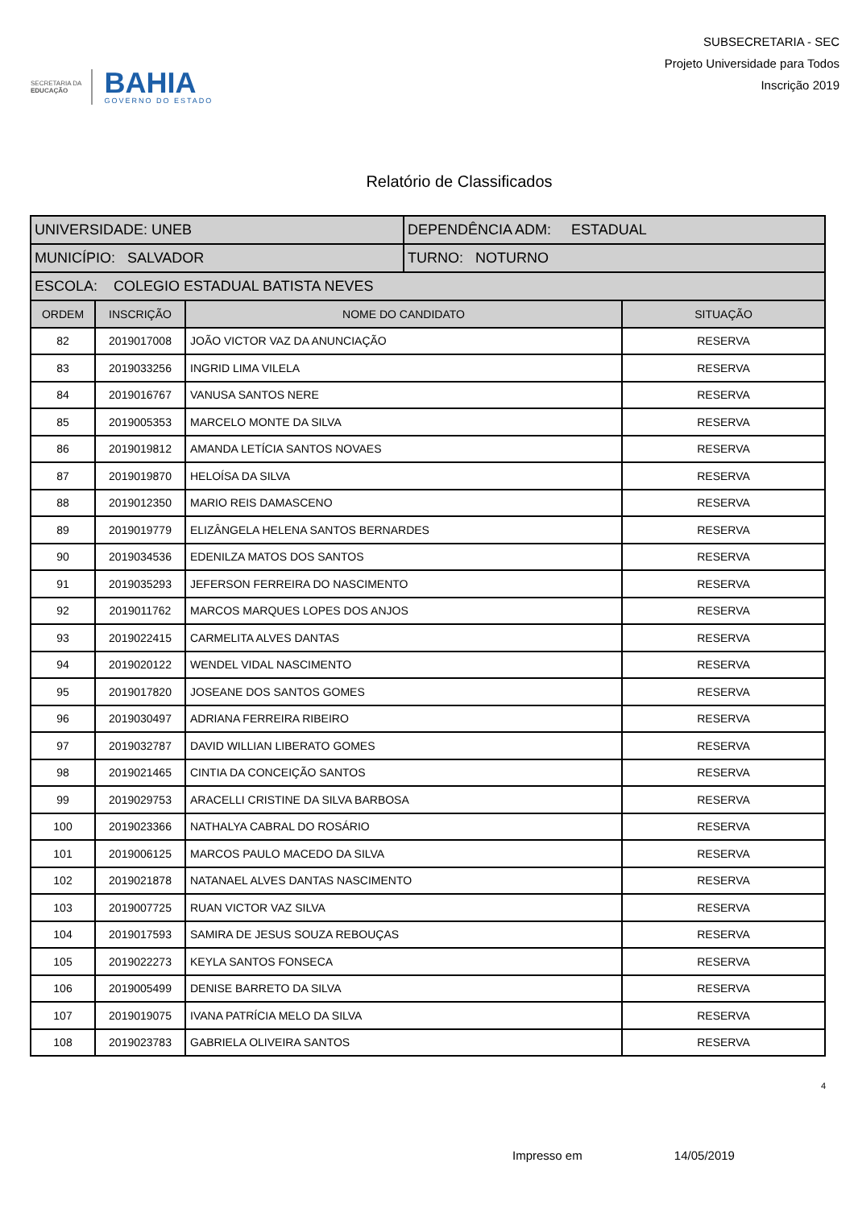SECRETARIA DA
EDUCAÇÃO
BAHIA
GOVERNO DO ESTADO
SUBSECRETARIA - SEC
Projeto Universidade para Todos
Inscrição 2019
Relatório de Classificados
| UNIVERSIDADE: UNEB | | | DEPENDÊNCIA ADM: ESTADUAL | |
| MUNICÍPIO: SALVADOR | | | TURNO: NOTURNO | |
| ESCOLA: COLEGIO ESTADUAL BATISTA NEVES | | | | |
| ORDEM | INSCRIÇÃO | NOME DO CANDIDATO | | SITUAÇÃO |
| 82 | 2019017008 | JOÃO VICTOR VAZ DA ANUNCIAÇÃO | | RESERVA |
| 83 | 2019033256 | INGRID LIMA VILELA | | RESERVA |
| 84 | 2019016767 | VANUSA SANTOS NERE | | RESERVA |
| 85 | 2019005353 | MARCELO MONTE DA SILVA | | RESERVA |
| 86 | 2019019812 | AMANDA LETÍCIA SANTOS NOVAES | | RESERVA |
| 87 | 2019019870 | HELOÍSA DA SILVA | | RESERVA |
| 88 | 2019012350 | MARIO REIS DAMASCENO | | RESERVA |
| 89 | 2019019779 | ELIZÂNGELA HELENA SANTOS BERNARDES | | RESERVA |
| 90 | 2019034536 | EDENILZA MATOS DOS SANTOS | | RESERVA |
| 91 | 2019035293 | JEFERSON FERREIRA DO NASCIMENTO | | RESERVA |
| 92 | 2019011762 | MARCOS MARQUES LOPES DOS ANJOS | | RESERVA |
| 93 | 2019022415 | CARMELITA ALVES DANTAS | | RESERVA |
| 94 | 2019020122 | WENDEL VIDAL NASCIMENTO | | RESERVA |
| 95 | 2019017820 | JOSEANE DOS SANTOS GOMES | | RESERVA |
| 96 | 2019030497 | ADRIANA FERREIRA RIBEIRO | | RESERVA |
| 97 | 2019032787 | DAVID WILLIAN LIBERATO GOMES | | RESERVA |
| 98 | 2019021465 | CINTIA DA CONCEIÇÃO SANTOS | | RESERVA |
| 99 | 2019029753 | ARACELLI CRISTINE DA SILVA BARBOSA | | RESERVA |
| 100 | 2019023366 | NATHALYA CABRAL DO ROSÁRIO | | RESERVA |
| 101 | 2019006125 | MARCOS PAULO MACEDO DA SILVA | | RESERVA |
| 102 | 2019021878 | NATANAEL ALVES DANTAS NASCIMENTO | | RESERVA |
| 103 | 2019007725 | RUAN VICTOR VAZ SILVA | | RESERVA |
| 104 | 2019017593 | SAMIRA DE JESUS SOUZA REBOUÇAS | | RESERVA |
| 105 | 2019022273 | KEYLA SANTOS FONSECA | | RESERVA |
| 106 | 2019005499 | DENISE BARRETO DA SILVA | | RESERVA |
| 107 | 2019019075 | IVANA PATRÍCIA MELO DA SILVA | | RESERVA |
| 108 | 2019023783 | GABRIELA OLIVEIRA SANTOS | | RESERVA |
4
Impresso em 14/05/2019